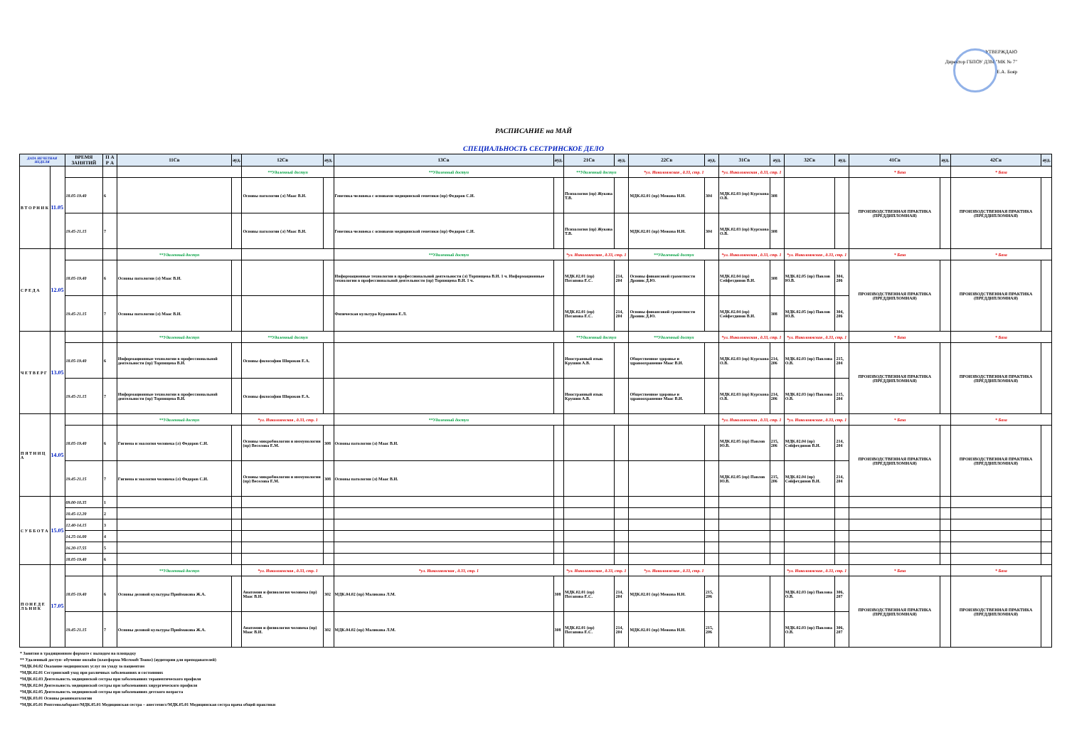УТВЕРЖДАЮ
Директор ГБПОУ ДЗМ "МК № 7"
Е.А. Бояр
РАСПИСАНИЕ на МАЙ
СПЕЦИАЛЬНОСТЬ СЕСТРИНСКОЕ ДЕЛО
| ДАТА НЕЧЕТНАЯ НЕДЕЛЯ | | ВРЕМЯ ЗАНЯТИЙ | П А Р А | 11Св | ауд. | 12Св | ауд. | 13Св | ауд. | 21Св | ауд. | 22Св | ауд. | 31Св | ауд. | 32Св | ауд. | 41Св | ауд. | 42Св | ауд. |
| --- | --- | --- | --- | --- | --- | --- | --- | --- | --- | --- | --- | --- | --- | --- | --- | --- | --- | --- | --- | --- | --- |
| В Т О Р Н И К | 11.05 | | | | | **Удаленный доступ | | **Удаленный доступ | | **Удаленный доступ | | *ул. Николоямская , д.33, стр. 1 | | *ул. Николоямская , д.33, стр. 1 | | | | * База | | * База | |
| | | 18.05-19.40 | 6 | | | Основы патологии (л) Маас В.И. | | Генетика человека с основами медицинской генетики (пр) Федоров С.И. | | Психология (пр) Жукова Т.В. | | МДК.02.01 (пр) Межова Н.Н. | 304 | МДК.02.03 (пр) Курскова О.В. | 308 | | | ПРОИЗВОДСТВЕННАЯ ПРАКТИКА (ПРЕДДИПЛОМНАЯ) | | ПРОИЗВОДСТВЕННАЯ ПРАКТИКА (ПРЕДДИПЛОМНАЯ) | |
| | | 19.45-21.15 | 7 | | | Основы патологии (л) Маас В.И. | | Генетика человека с основами медицинской генетики (пр) Федоров С.И. | | Психология (пр) Жукова Т.В. | | МДК.02.01 (пр) Межова Н.Н. | 304 | МДК.02.03 (пр) Курскова О.В. | 308 | | | | | | |
| С Р Е Д А | 12.05 | | | **Удаленный доступ | | | | **Удаленный доступ | | *ул. Николоямская , д.33, стр. 1 | | **Удаленный доступ | | *ул. Николоямская , д.33, стр. 1 | | *ул. Николоямская , д.33, стр. 1 | | * База | | * База | |
| | | 18.05-19.40 | 6 | Основы патологии (л) Маас В.И. | | | | Информационные технологии в профессиональной деятельности (л) Торпищева В.И. 1 ч. Информационные технологии в профессиональной деятельности (пр) Торпищева В.И. 1 ч. | | МДК.02.01 (пр) Потапова Е.С. | 214, 204 | Основы финансовой грамотности Дроник Д.Ю. | | МДК.02.04 (пр) Сейфетдинов В.И. | 308 | МДК.02.05 (пр) Павлов Ю.В. | 304, 206 | ПРОИЗВОДСТВЕННАЯ ПРАКТИКА (ПРЕДДИПЛОМНАЯ) | | ПРОИЗВОДСТВЕННАЯ ПРАКТИКА (ПРЕДДИПЛОМНАЯ) | |
| | | 19.45-21.15 | 7 | Основы патологии (л) Маас В.И. | | | | Физическая культура Курашова Е.Л. | | МДК.02.01 (пр) Потапова Е.С. | 214, 204 | Основы финансовой грамотности Дроник Д.Ю. | | МДК.02.04 (пр) Сейфетдинов В.И. | 308 | МДК.02.05 (пр) Павлов Ю.В. | 304, 206 | | | | |
| Ч Е Т В Е Р Г | 13.05 | | | **Удаленный доступ | | **Удаленный доступ | | | | **Удаленный доступ | | **Удаленный доступ | | *ул. Николоямская , д.33, стр. 1 | | *ул. Николоямская , д.33, стр. 1 | | * База | | * База | |
| | | 18.05-19.40 | 6 | Информационные технологии в профессиональной деятельности (пр) Торпищева В.И. | | Основы философии Широков Е.А. | | | | Иностранный язык Крушин А.В. | | Общественное здоровье и здравоохранение Маас В.И. | | МДК.02.03 (пр) Курскова О.В. | 214, 206 | МДК.02.03 (пр) Павлова О.В. | 215, 204 | ПРОИЗВОДСТВЕННАЯ ПРАКТИКА (ПРЕДДИПЛОМНАЯ) | | ПРОИЗВОДСТВЕННАЯ ПРАКТИКА (ПРЕДДИПЛОМНАЯ) | |
| | | 19.45-21.15 | 7 | Информационные технологии в профессиональной деятельности (пр) Торпищева В.И. | | Основы философии Широков Е.А. | | | | Иностранный язык Крушин А.В. | | Общественное здоровье и здравоохранение Маас В.И. | | МДК.02.03 (пр) Курскова О.В. | 214, 206 | МДК.02.03 (пр) Павлова О.В. | 215, 204 | | | | |
| П Я Т Н И Ц А | 14.05 | | | **Удаленный доступ | | *ул. Николоямская , д.33, стр. 1 | | **Удаленный доступ | | | | | | *ул. Николоямская , д.33, стр. 1 | | *ул. Николоямская , д.33, стр. 1 | | * База | | * База | |
| | | 18.05-19.40 | 6 | Гигиена и экология человека (л) Федоров С.И. | | Основы микробиологии и иммунологии (пр) Веселова Е.М. | 308 | Основы патологии (л) Маас В.И. | | | | | | МДК.02.05 (пр) Павлов Ю.В. | 215, 206 | МДК.02.04 (пр) Сейфетдинов В.И. | 214, 204 | ПРОИЗВОДСТВЕННАЯ ПРАКТИКА (ПРЕДДИПЛОМНАЯ) | | ПРОИЗВОДСТВЕННАЯ ПРАКТИКА (ПРЕДДИПЛОМНАЯ) | |
| | | 19.45-21.15 | 7 | Гигиена и экология человека (л) Федоров С.И. | | Основы микробиологии и иммунологии (пр) Веселова Е.М. | 308 | Основы патологии (л) Маас В.И. | | | | | | МДК.02.05 (пр) Павлов Ю.В. | 215, 206 | МДК.02.04 (пр) Сейфетдинов В.И. | 214, 204 | | | | |
| С У Б Б О Т А | 15.05 | 09.00-10.35 | 1 | | | | | | | | | | | | | | | | | | |
| | | 10.45-12.20 | 2 | | | | | | | | | | | | | | | | | | |
| | | 12.40-14.15 | 3 | | | | | | | | | | | | | | | | | | |
| | | 14.25-16.00 | 4 | | | | | | | | | | | | | | | | | | |
| | | 16.20-17.55 | 5 | | | | | | | | | | | | | | | | | | |
| | | 18.05-19.40 | 6 | | | | | | | | | | | | | | | | | | |
| П О Н Е Д Е Л Ь Н И К | 17.05 | | | **Удаленный доступ | | *ул. Николоямская , д.33, стр. 1 | | *ул. Николоямская , д.33, стр. 1 | | *ул. Николоямская , д.33, стр. 1 | | *ул. Николоямская , д.33, стр. 1 | | | | *ул. Николоямская , д.33, стр. 1 | | * База | | * База | |
| | | 18.05-19.40 | 6 | Основы деловой культуры Приймакова Ж.А. | | Анатомия и физиология человека (пр) Маас В.И. | 302 | МДК.04.02 (пр) Маликова Л.М. | 308 | МДК.02.01 (пр) Потапова Е.С. | 214, 204 | МДК.02.01 (пр) Межова Н.Н. | 215, 206 | | | МДК.02.03 (пр) Павлова О.В. | 306, 207 | ПРОИЗВОДСТВЕННАЯ ПРАКТИКА (ПРЕДДИПЛОМНАЯ) | | ПРОИЗВОДСТВЕННАЯ ПРАКТИКА (ПРЕДДИПЛОМНАЯ) | |
| | | 19.45-21.15 | 7 | Основы деловой культуры Приймакова Ж.А. | | Анатомия и физиология человека (пр) Маас В.И. | 302 | МДК.04.02 (пр) Маликова Л.М. | 308 | МДК.02.01 (пр) Потапова Е.С. | 214, 204 | МДК.02.01 (пр) Межова Н.Н. | 215, 206 | | | МДК.02.03 (пр) Павлова О.В. | 306, 207 | | | | |
* Занятия в традиционном формате с выходом на площадку
** Удаленный доступ- обучение онлайн (платформа Microsoft Teams) (аудитории для преподавателей)
*МДК.04.02 Оказание медицинских услуг по уходу за пациентом
*МДК.02.01 Сестринский уход при различных заболеваниях и состояниях
*МДК.02.03 Деятельность медицинской сестры при заболеваниях терапевтического профиля
*МДК.02.04 Деятельность медицинской сестры при заболеваниях хирургического профиля
*МДК.02.05 Деятельность медицинской сестры при заболеваниях детского возраста
*МДК.03.01 Основы реаниматологии
*МДК.05.01 Рентгенолаборант/МДК.05.01 Медицинская сестра – анестезист/МДК.05.01 Медицинская сестра врача общей практики